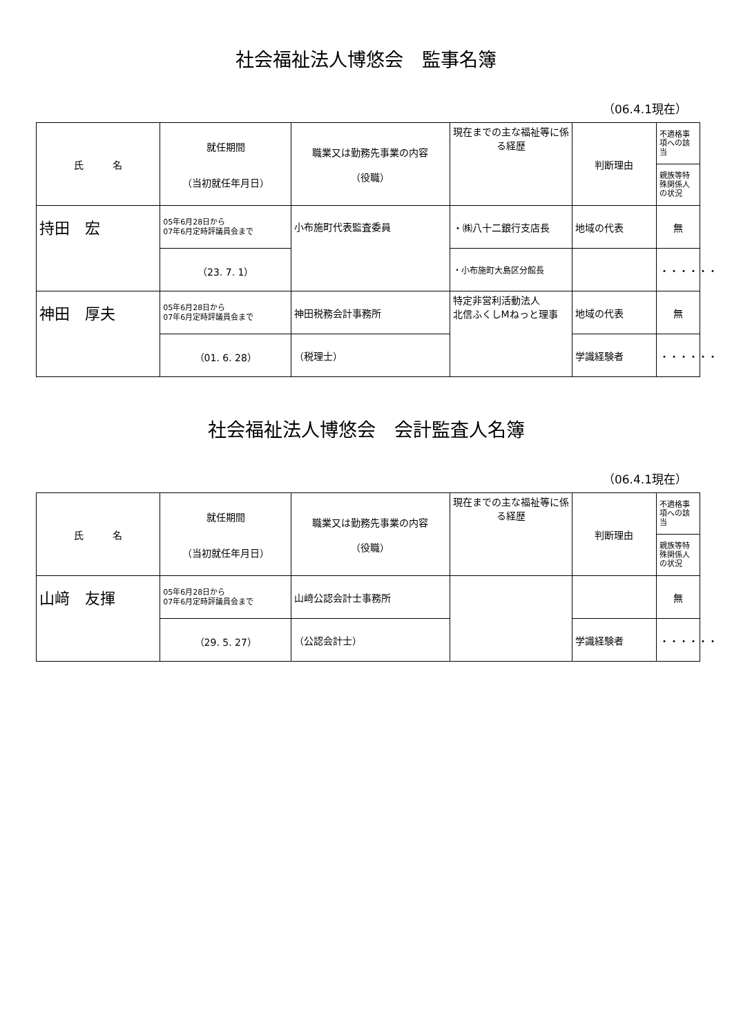社会福祉法人博悠会　監事名簿
（06.4.1現在）
| 氏 名 | 就任期間 （当初就任年月日） | 職業又は勤務先事業の内容 （役職） | 現在までの主な福祉等に係る経歴 | 判断理由 | 不適格事項への該当 |
| --- | --- | --- | --- | --- | --- |
| | | | | | 親族等特殊関係人の状況 |
| 持田 宏 | 05年6月28日から 07年6月定時評議員会まで | 小布施町代表監査委員 | ・㈱八十二銀行支店長 | 地域の代表 | 無 |
| | （23. 7. 1） | | ・小布施町大島区分館長 | | ・・・・・・ |
| 神田 厚夫 | 05年6月28日から 07年6月定時評議員会まで | 神田税務会計事務所 | 特定非営利活動法人 北信ふくしMねっと理事 | 地域の代表 | 無 |
| | （01. 6. 28） | （税理士） | | 学識経験者 | ・・・・・・ |
社会福祉法人博悠会　会計監査人名簿
（06.4.1現在）
| 氏 名 | 就任期間 （当初就任年月日） | 職業又は勤務先事業の内容 （役職） | 現在までの主な福祉等に係る経歴 | 判断理由 | 不適格事項への該当 |
| --- | --- | --- | --- | --- | --- |
| | | | | | 親族等特殊関係人の状況 |
| 山﨑 友揮 | 05年6月28日から 07年6月定時評議員会まで | 山﨑公認会計士事務所 | | | 無 |
| | （29. 5. 27） | （公認会計士） | | 学識経験者 | ・・・・・・ |